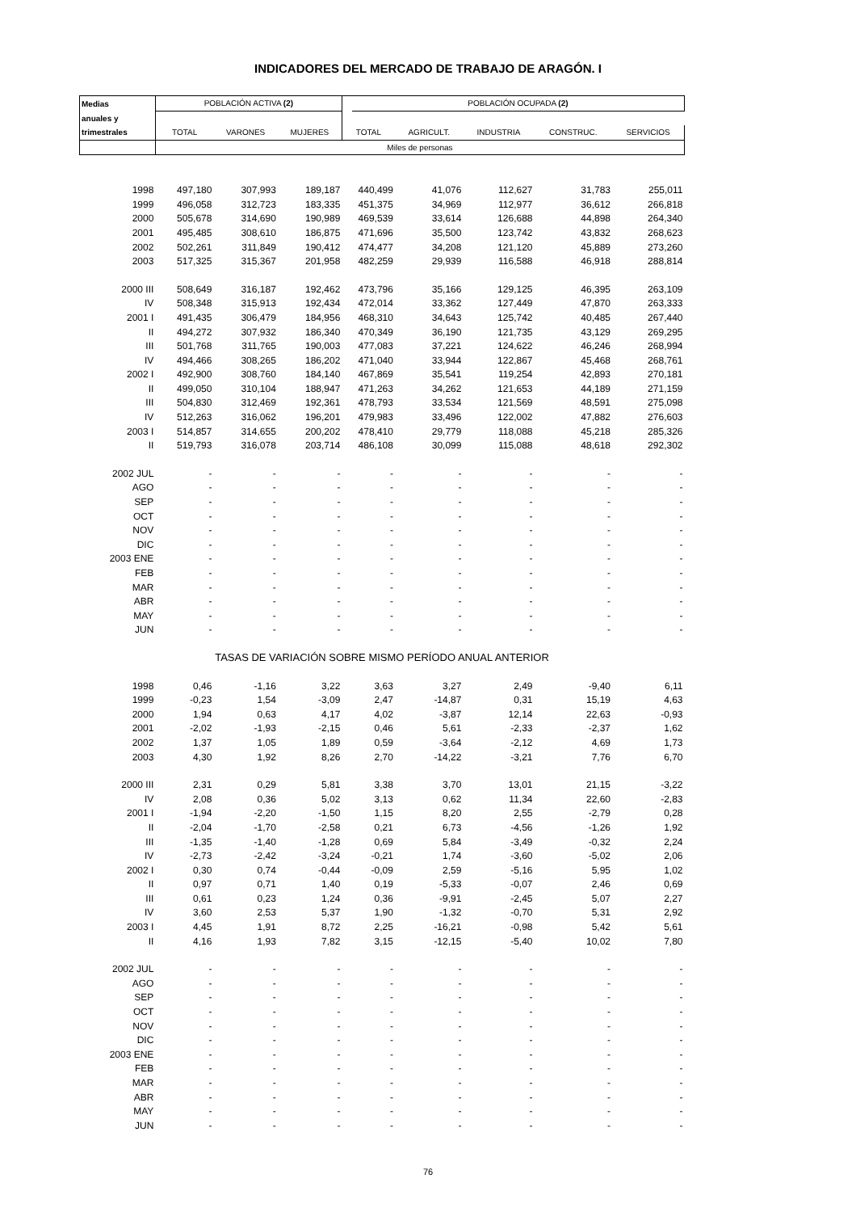INDICADORES DEL MERCADO DE TRABAJO DE ARAGÓN. I
| Medias | POBLACIÓN ACTIVA (2) | | | | POBLACIÓN OCUPADA (2) | | | | |
| anuales y | | | | | | | | | |
| trimestrales | TOTAL | VARONES | MUJERES | TOTAL | | AGRICULT. | INDUSTRIA | CONSTRUC. | SERVICIOS |
| | Miles de personas | | | | | | | | |
| 1998 | 497,180 | 307,993 | 189,187 | 440,499 | | 41,076 | 112,627 | 31,783 | 255,011 |
| 1999 | 496,058 | 312,723 | 183,335 | 451,375 | | 34,969 | 112,977 | 36,612 | 266,818 |
| 2000 | 505,678 | 314,690 | 190,989 | 469,539 | | 33,614 | 126,688 | 44,898 | 264,340 |
| 2001 | 495,485 | 308,610 | 186,875 | 471,696 | | 35,500 | 123,742 | 43,832 | 268,623 |
| 2002 | 502,261 | 311,849 | 190,412 | 474,477 | | 34,208 | 121,120 | 45,889 | 273,260 |
| 2003 | 517,325 | 315,367 | 201,958 | 482,259 | | 29,939 | 116,588 | 46,918 | 288,814 |
| 2000 III | 508,649 | 316,187 | 192,462 | 473,796 | | 35,166 | 129,125 | 46,395 | 263,109 |
| IV | 508,348 | 315,913 | 192,434 | 472,014 | | 33,362 | 127,449 | 47,870 | 263,333 |
| 2001 I | 491,435 | 306,479 | 184,956 | 468,310 | | 34,643 | 125,742 | 40,485 | 267,440 |
| II | 494,272 | 307,932 | 186,340 | 470,349 | | 36,190 | 121,735 | 43,129 | 269,295 |
| III | 501,768 | 311,765 | 190,003 | 477,083 | | 37,221 | 124,622 | 46,246 | 268,994 |
| IV | 494,466 | 308,265 | 186,202 | 471,040 | | 33,944 | 122,867 | 45,468 | 268,761 |
| 2002 I | 492,900 | 308,760 | 184,140 | 467,869 | | 35,541 | 119,254 | 42,893 | 270,181 |
| II | 499,050 | 310,104 | 188,947 | 471,263 | | 34,262 | 121,653 | 44,189 | 271,159 |
| III | 504,830 | 312,469 | 192,361 | 478,793 | | 33,534 | 121,569 | 48,591 | 275,098 |
| IV | 512,263 | 316,062 | 196,201 | 479,983 | | 33,496 | 122,002 | 47,882 | 276,603 |
| 2003 I | 514,857 | 314,655 | 200,202 | 478,410 | | 29,779 | 118,088 | 45,218 | 285,326 |
| II | 519,793 | 316,078 | 203,714 | 486,108 | | 30,099 | 115,088 | 48,618 | 292,302 |
| 2002 JUL | - | - | - | - | | - | - | - | - |
| AGO | - | - | - | - | | - | - | - | - |
| SEP | - | - | - | - | | - | - | - | - |
| OCT | - | - | - | - | | - | - | - | - |
| NOV | - | - | - | - | | - | - | - | - |
| DIC | - | - | - | - | | - | - | - | - |
| 2003 ENE | - | - | - | - | | - | - | - | - |
| FEB | - | - | - | - | | - | - | - | - |
| MAR | - | - | - | - | | - | - | - | - |
| ABR | - | - | - | - | | - | - | - | - |
| MAY | - | - | - | - | | - | - | - | - |
| JUN | - | - | - | - | | - | - | - | - |
| TASAS DE VARIACIÓN SOBRE MISMO PERÍODO ANUAL ANTERIOR | | | | | | | | | |
| 1998 | 0,46 | -1,16 | 3,22 | 3,63 | | 3,27 | 2,49 | -9,40 | 6,11 |
| 1999 | -0,23 | 1,54 | -3,09 | 2,47 | | -14,87 | 0,31 | 15,19 | 4,63 |
| 2000 | 1,94 | 0,63 | 4,17 | 4,02 | | -3,87 | 12,14 | 22,63 | -0,93 |
| 2001 | -2,02 | -1,93 | -2,15 | 0,46 | | 5,61 | -2,33 | -2,37 | 1,62 |
| 2002 | 1,37 | 1,05 | 1,89 | 0,59 | | -3,64 | -2,12 | 4,69 | 1,73 |
| 2003 | 4,30 | 1,92 | 8,26 | 2,70 | | -14,22 | -3,21 | 7,76 | 6,70 |
| 2000 III | 2,31 | 0,29 | 5,81 | 3,38 | | 3,70 | 13,01 | 21,15 | -3,22 |
| IV | 2,08 | 0,36 | 5,02 | 3,13 | | 0,62 | 11,34 | 22,60 | -2,83 |
| 2001 I | -1,94 | -2,20 | -1,50 | 1,15 | | 8,20 | 2,55 | -2,79 | 0,28 |
| II | -2,04 | -1,70 | -2,58 | 0,21 | | 6,73 | -4,56 | -1,26 | 1,92 |
| III | -1,35 | -1,40 | -1,28 | 0,69 | | 5,84 | -3,49 | -0,32 | 2,24 |
| IV | -2,73 | -2,42 | -3,24 | -0,21 | | 1,74 | -3,60 | -5,02 | 2,06 |
| 2002 I | 0,30 | 0,74 | -0,44 | -0,09 | | 2,59 | -5,16 | 5,95 | 1,02 |
| II | 0,97 | 0,71 | 1,40 | 0,19 | | -5,33 | -0,07 | 2,46 | 0,69 |
| III | 0,61 | 0,23 | 1,24 | 0,36 | | -9,91 | -2,45 | 5,07 | 2,27 |
| IV | 3,60 | 2,53 | 5,37 | 1,90 | | -1,32 | -0,70 | 5,31 | 2,92 |
| 2003 I | 4,45 | 1,91 | 8,72 | 2,25 | | -16,21 | -0,98 | 5,42 | 5,61 |
| II | 4,16 | 1,93 | 7,82 | 3,15 | | -12,15 | -5,40 | 10,02 | 7,80 |
| 2002 JUL | - | - | - | - | | - | - | - | - |
| AGO | - | - | - | - | | - | - | - | - |
| SEP | - | - | - | - | | - | - | - | - |
| OCT | - | - | - | - | | - | - | - | - |
| NOV | - | - | - | - | | - | - | - | - |
| DIC | - | - | - | - | | - | - | - | - |
| 2003 ENE | - | - | - | - | | - | - | - | - |
| FEB | - | - | - | - | | - | - | - | - |
| MAR | - | - | - | - | | - | - | - | - |
| ABR | - | - | - | - | | - | - | - | - |
| MAY | - | - | - | - | | - | - | - | - |
| JUN | - | - | - | - | | - | - | - | - |
76